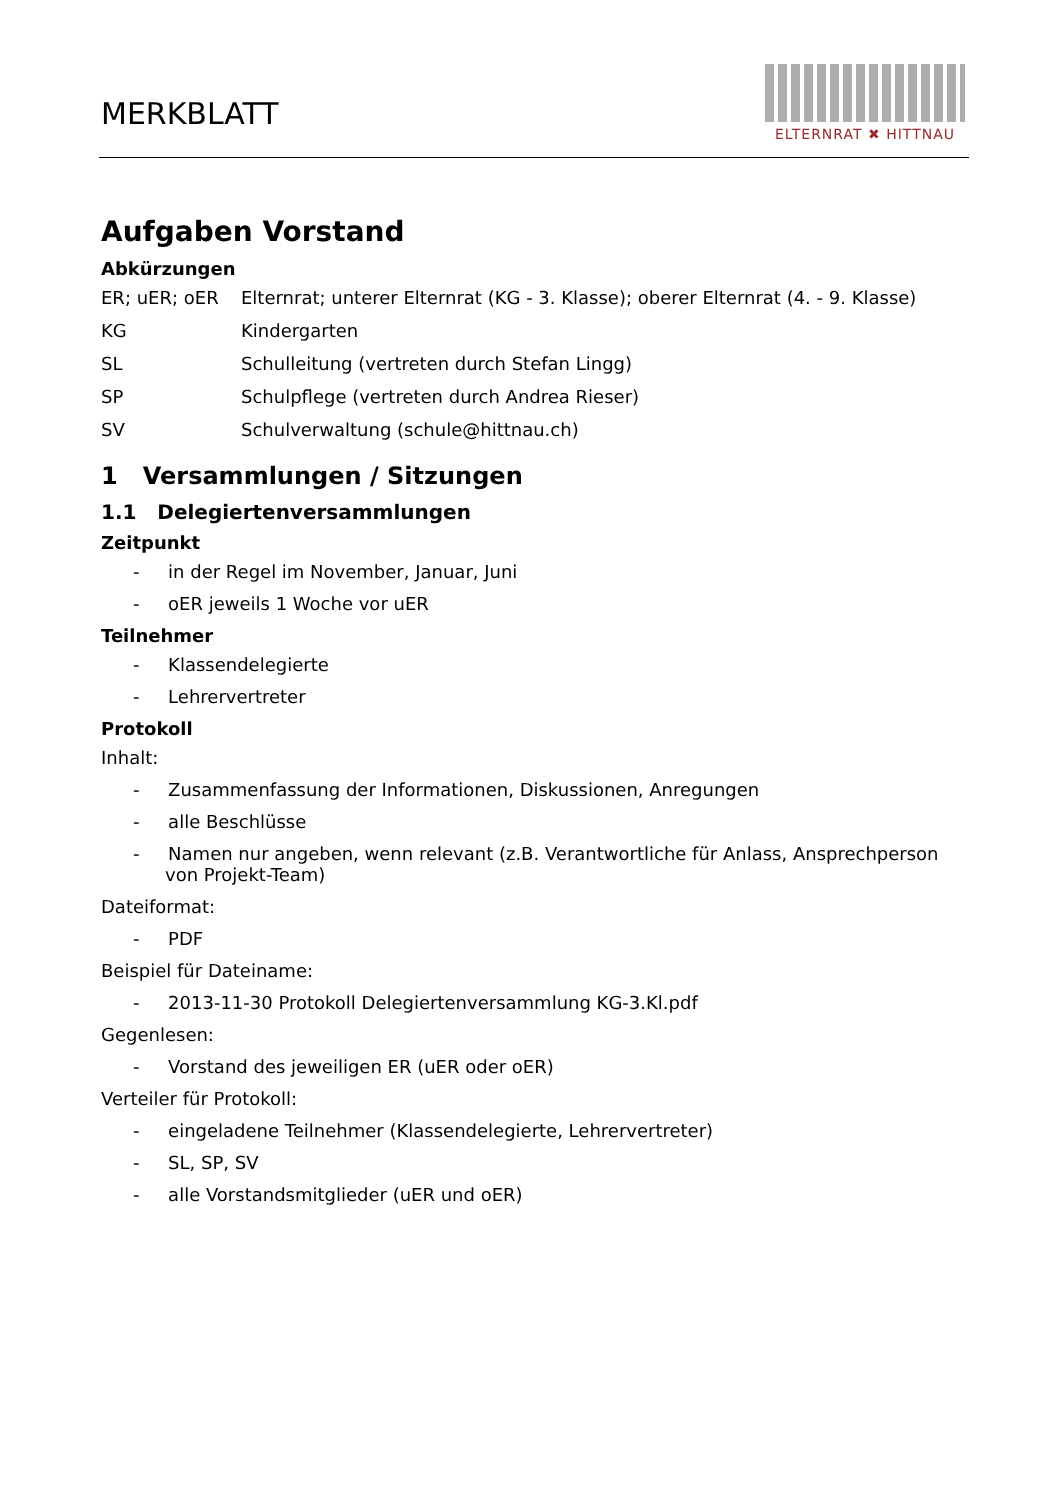MERKBLATT
ELTERNRAT ✖ HITTNAU
Aufgaben Vorstand
Abkürzungen
ER; uER; oER Elternrat; unterer Elternrat (KG - 3. Klasse); oberer Elternrat (4. - 9. Klasse)
KG Kindergarten
SL Schulleitung (vertreten durch Stefan Lingg)
SP Schulpflege (vertreten durch Andrea Rieser)
SV Schulverwaltung (schule@hittnau.ch)
1 Versammlungen / Sitzungen
1.1 Delegiertenversammlungen
Zeitpunkt
- in der Regel im November, Januar, Juni
- oER jeweils 1 Woche vor uER
Teilnehmer
- Klassendelegierte
- Lehrervertreter
Protokoll
Inhalt:
- Zusammenfassung der Informationen, Diskussionen, Anregungen
- alle Beschlüsse
- Namen nur angeben, wenn relevant (z.B. Verantwortliche für Anlass, Ansprechperson von Projekt-Team)
Dateiformat:
- PDF
Beispiel für Dateiname:
- 2013-11-30 Protokoll Delegiertenversammlung KG-3.Kl.pdf
Gegenlesen:
- Vorstand des jeweiligen ER (uER oder oER)
Verteiler für Protokoll:
- eingeladene Teilnehmer (Klassendelegierte, Lehrervertreter)
- SL, SP, SV
- alle Vorstandsmitglieder (uER und oER)